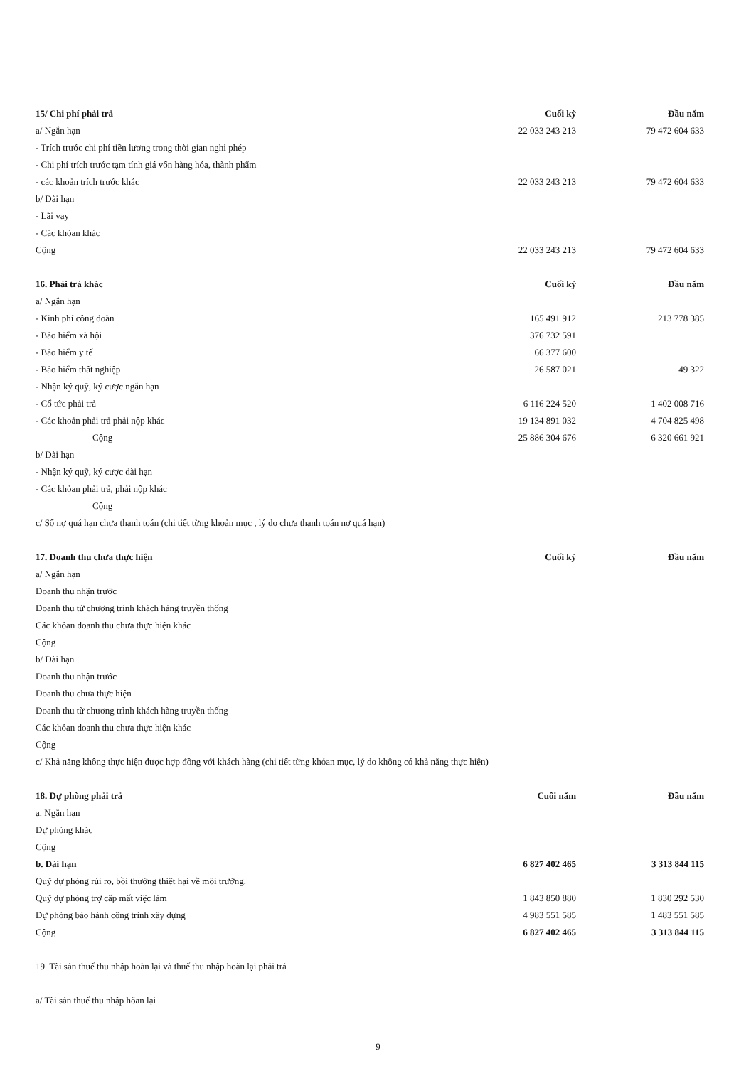| 15/ Chi phí phải trả | Cuối kỳ | Đầu năm |
| --- | --- | --- |
| a/ Ngắn hạn | 22 033 243 213 | 79 472 604 633 |
| - Trích trước chi phí tiền lương trong thời gian nghỉ phép | | |
| - Chi phí trích trước tạm tính giá vốn hàng hóa, thành phẩm | | |
| - các khoản trích trước khác | 22 033 243 213 | 79 472 604 633 |
| b/ Dài hạn | | |
| - Lãi vay | | |
| - Các khỏan khác | | |
| Cộng | 22 033 243 213 | 79 472 604 633 |
| 16. Phải trả khác | Cuối kỳ | Đầu năm |
| a/ Ngắn hạn | | |
| - Kinh phí công đoàn | 165 491 912 | 213 778 385 |
| - Bảo hiểm xã hội | 376 732 591 | |
| - Bảo hiểm y tế | 66 377 600 | |
| - Bảo hiểm thất nghiệp | 26 587 021 | 49 322 |
| - Nhận ký quỹ, ký cược ngắn hạn | | |
| - Cổ tức phải trả | 6 116 224 520 | 1 402 008 716 |
| - Các khoản phải trả phải nộp khác | 19 134 891 032 | 4 704 825 498 |
| Cộng | 25 886 304 676 | 6 320 661 921 |
| b/ Dài hạn | | |
| - Nhận ký quỹ, ký cược dài hạn | | |
| - Các khỏan phải trả, phải nộp khác | | |
| Cộng | | |
| c/ Số nợ quá hạn chưa thanh toán (chi tiết từng khoản mục , lý do chưa thanh toán nợ quá hạn) | | |
| 17. Doanh thu chưa thực hiện | Cuối kỳ | Đầu năm |
| a/ Ngắn hạn | | |
| Doanh thu nhận trước | | |
| Doanh thu từ chương trình khách hàng truyền thống | | |
| Các khỏan doanh thu chưa thực hiện khác | | |
| Cộng | | |
| b/ Dài hạn | | |
| Doanh thu nhận trước | | |
| Doanh thu chưa thực hiện | | |
| Doanh thu từ chương trình khách hàng truyền thống | | |
| Các khỏan doanh thu chưa thực hiện khác | | |
| Cộng | | |
| c/ Khả năng không thực hiện được hợp đồng với khách hàng (chi tiết từng khỏan mục, lý do không có khả năng thực hiện) | | |
| 18. Dự phòng phải trả | Cuối năm | Đầu năm |
| a. Ngắn hạn | | |
| Dự phòng khác | | |
| Cộng | | |
| b. Dài hạn | 6 827 402 465 | 3 313 844 115 |
| Quỹ dự phòng rủi ro, bồi thường thiệt hại về môi trường. | | |
| Quỹ dự phòng trợ cấp mất việc làm | 1 843 850 880 | 1 830 292 530 |
| Dự phòng bảo hành công trình xây dựng | 4 983 551 585 | 1 483 551 585 |
| Cộng | 6 827 402 465 | 3 313 844 115 |
| 19. Tài sản thuế thu nhập hoãn lại và thuế thu nhập hoãn lại phải trả | | |
| a/ Tài sản thuế thu nhập hõan lại | | |
9